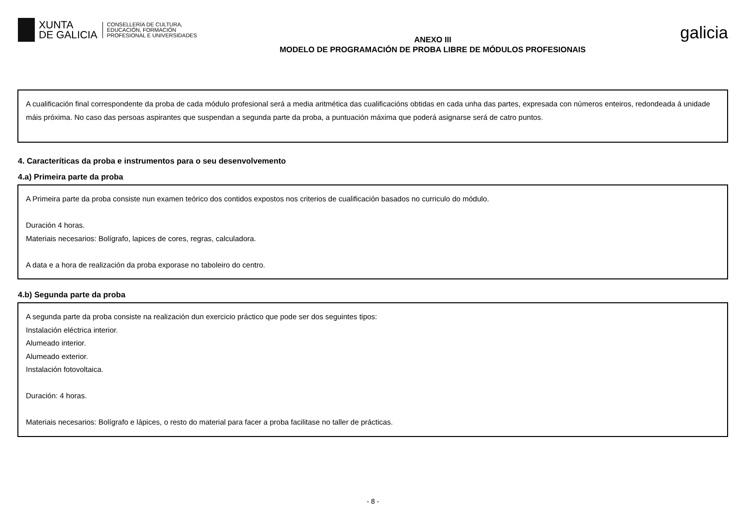XUNTA
DE GALICIA
CONSELLERÍA DE CULTURA,
EDUCACIÓN, FORMACIÓN
PROFESIONAL E UNIVERSIDADES
ANEXO III
MODELO DE PROGRAMACIÓN DE PROBA LIBRE DE MÓDULOS PROFESIONAIS
galicia
A cualificación final correspondente da proba de cada módulo profesional será a media aritmética das cualificacións obtidas en cada unha das partes, expresada con números enteiros, redondeada á unidade máis próxima. No caso das persoas aspirantes que suspendan a segunda parte da proba, a puntuación máxima que poderá asignarse será de catro puntos.
4. Caracteríticas da proba e instrumentos para o seu desenvolvemento
4.a) Primeira parte da proba
A Primeira parte da proba consiste nun examen teórico dos contidos expostos nos criterios de cualificación basados no curriculo do módulo.
Duración 4 horas.
Materiais necesarios: Bolígrafo, lapices de cores, regras, calculadora.
A data e a hora de realización da proba exporase no taboleiro do centro.
4.b) Segunda parte da proba
A segunda parte da proba consiste na realización dun exercicio práctico que pode ser dos seguintes tipos:
Instalación eléctrica interior.
Alumeado interior.
Alumeado exterior.
Instalación fotovoltaica.
Duración: 4 horas.
Materiais necesarios: Bolígrafo e lápices, o resto do material para facer a proba facilitase no taller de prácticas.
- 8 -